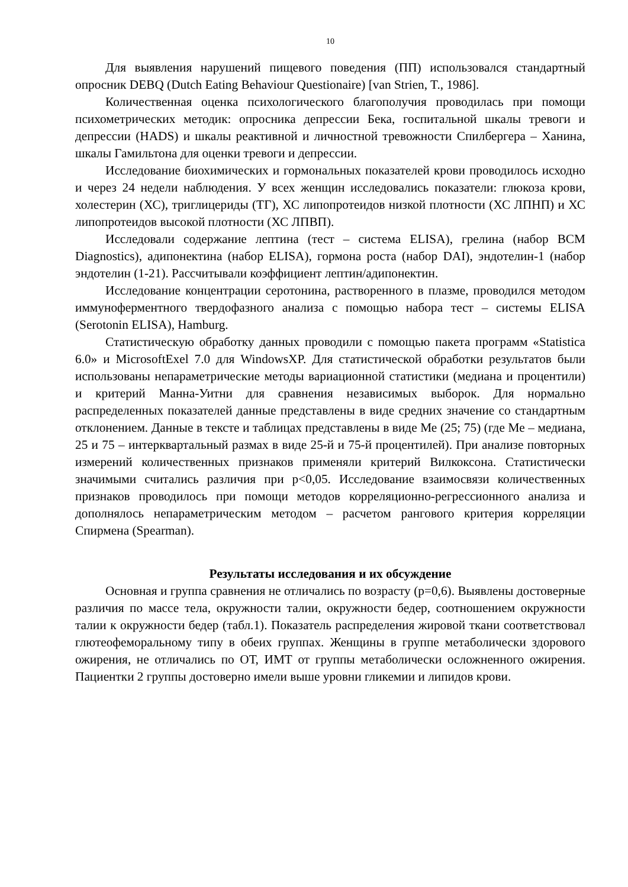10
Для выявления нарушений пищевого поведения (ПП) использовался стандартный опросник DEBQ (Dutch Eating Behaviour Questionaire) [van Strien, T., 1986].
Количественная оценка психологического благополучия проводилась при помощи психометрических методик: опросника депрессии Бека, госпитальной шкалы тревоги и депрессии (HADS) и шкалы реактивной и личностной тревожности Спилбергера – Ханина, шкалы Гамильтона для оценки тревоги и депрессии.
Исследование биохимических и гормональных показателей крови проводилось исходно и через 24 недели наблюдения. У всех женщин исследовались показатели: глюкоза крови, холестерин (ХС), триглицериды (ТГ), ХС липопротеидов низкой плотности (ХС ЛПНП) и ХС липопротеидов высокой плотности (ХС ЛПВП).
Исследовали содержание лептина (тест – система ELISA), грелина (набор BCM Diagnostics), адипонектина (набор ELISA), гормона роста (набор DAI), эндотелин-1 (набор эндотелин (1-21). Рассчитывали коэффициент лептин/адипонектин.
Исследование концентрации серотонина, растворенного в плазме, проводился методом иммуноферментного твердофазного анализа с помощью набора тест – системы ELISA (Serotonin ELISA), Hamburg.
Статистическую обработку данных проводили с помощью пакета программ «Statistica 6.0» и MicrosoftExel 7.0 для WindowsXP. Для статистической обработки результатов были использованы непараметрические методы вариационной статистики (медиана и процентили) и критерий Манна-Уитни для сравнения независимых выборок. Для нормально распределенных показателей данные представлены в виде средних значение со стандартным отклонением. Данные в тексте и таблицах представлены в виде Ме (25; 75) (где Ме – медиана, 25 и 75 – интерквартальный размах в виде 25-й и 75-й процентилей). При анализе повторных измерений количественных признаков применяли критерий Вилкоксона. Статистически значимыми считались различия при p<0,05. Исследование взаимосвязи количественных признаков проводилось при помощи методов корреляционно-регрессионного анализа и дополнялось непараметрическим методом – расчетом рангового критерия корреляции Спирмена (Spearman).
Результаты исследования и их обсуждение
Основная и группа сравнения не отличались по возрасту (р=0,6). Выявлены достоверные различия по массе тела, окружности талии, окружности бедер, соотношением окружности талии к окружности бедер (табл.1). Показатель распределения жировой ткани соответствовал глютеофеморальному типу в обеих группах. Женщины в группе метаболически здорового ожирения, не отличались по ОТ, ИМТ от группы метаболически осложненного ожирения. Пациентки 2 группы достоверно имели выше уровни гликемии и липидов крови.